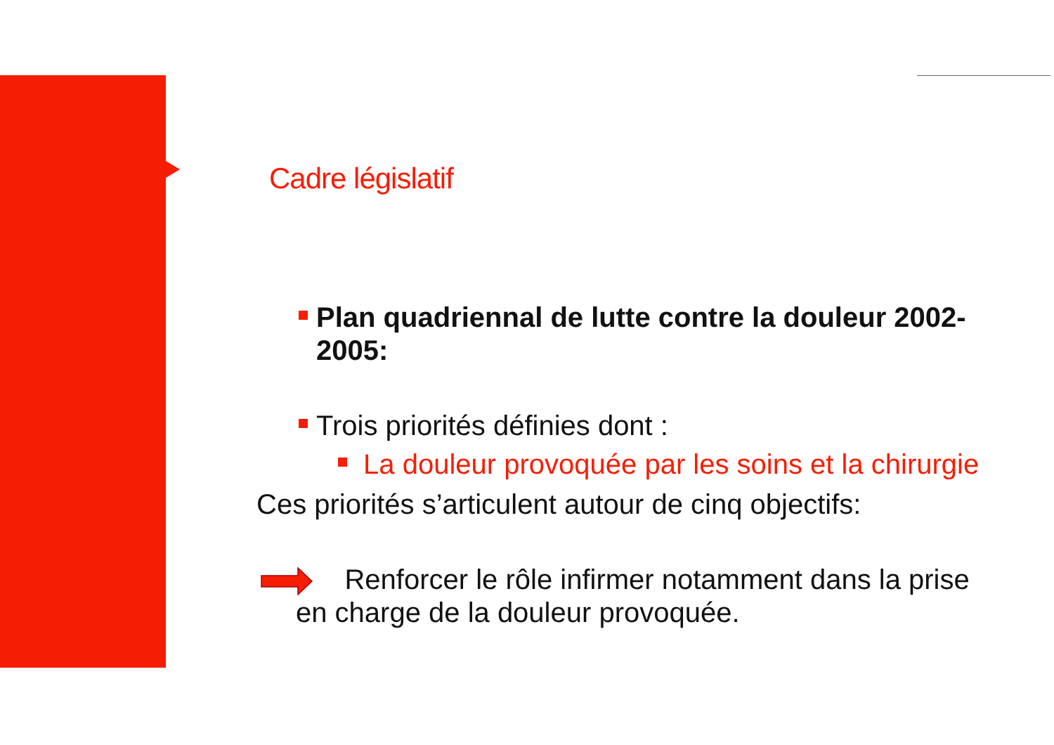Cadre législatif
Plan quadriennal de lutte contre la douleur 2002-2005:
Trois priorités définies dont :
La douleur provoquée par les soins et la chirurgie
Ces priorités s’articulent autour de cinq objectifs:
Renforcer le rôle infirmer notamment dans la prise
en charge de la douleur provoquée.